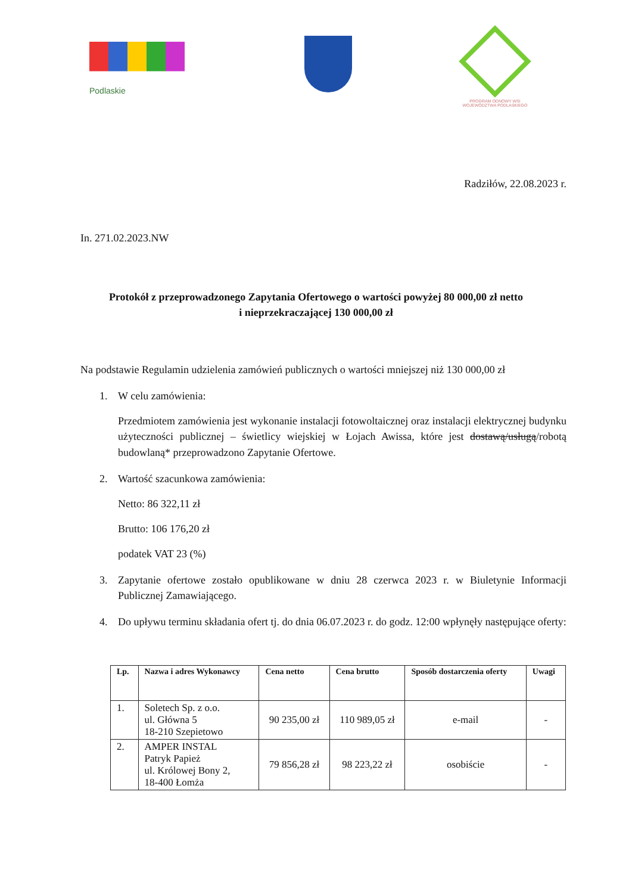Podlaskie
PROGRAM ODNOWY WSI
WOJEWÓDZTWA PODLASKIEGO
Radziłów, 22.08.2023 r.
In. 271.02.2023.NW
Protokół z przeprowadzonego Zapytania Ofertowego o wartości powyżej 80 000,00 zł netto
i nieprzekraczającej 130 000,00 zł
Na podstawie Regulamin udzielenia zamówień publicznych o wartości mniejszej niż 130 000,00 zł
1. W celu zamówienia:
Przedmiotem zamówienia jest wykonanie instalacji fotowoltaicznej oraz instalacji elektrycznej budynku użyteczności publicznej – świetlicy wiejskiej w Łojach Awissa, które jest dostawą/usługą/robotą budowlaną* przeprowadzono Zapytanie Ofertowe.
2. Wartość szacunkowa zamówienia:
Netto: 86 322,11 zł
Brutto: 106 176,20 zł
podatek VAT 23 (%)
3. Zapytanie ofertowe zostało opublikowane w dniu 28 czerwca 2023 r. w Biuletynie Informacji Publicznej Zamawiającego.
4. Do upływu terminu składania ofert tj. do dnia 06.07.2023 r. do godz. 12:00 wpłynęły następujące oferty:
| Lp. | Nazwa i adres Wykonawcy | Cena netto | Cena brutto | Sposób dostarczenia oferty | Uwagi |
| --- | --- | --- | --- | --- | --- |
| 1. | Soletech Sp. z o.o. ul. Główna 5 18-210 Szepietowo | 90 235,00 zł | 110 989,05 zł | e-mail | - |
| 2. | AMPER INSTAL Patryk Papież ul. Królowej Bony 2, 18-400 Łomża | 79 856,28 zł | 98 223,22 zł | osobiście | - |